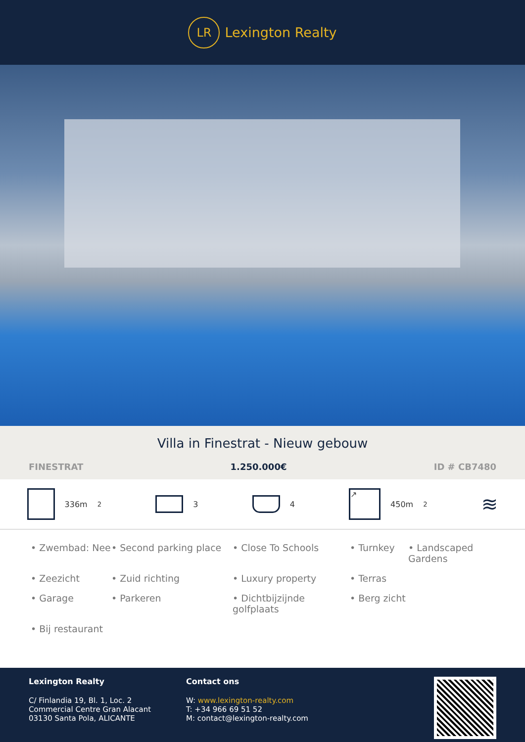LR
Lexington Realty
Villa in Finestrat - Nieuw gebouw
FINESTRAT 1.250.000€ ID # CB7480
336m<sup>2</sup> 3 4
↗
450m<sup>2</sup>
≋
• Zwembad: Nee
• Second parking place
• Close To Schools
• Turnkey
• Landscaped Gardens
• Zeezicht
• Zuid richting
• Luxury property
• Terras
• Garage
• Parkeren
• Dichtbijzijnde golfplaats
• Berg zicht
• Bij restaurant
Lexington Realty
C/ Finlandia 19, Bl. 1, Loc. 2
Commercial Centre Gran Alacant
03130 Santa Pola, ALICANTE
Contact ons
W: www.lexington-realty.com
T: +34 966 69 51 52
M: contact@lexington-realty.com